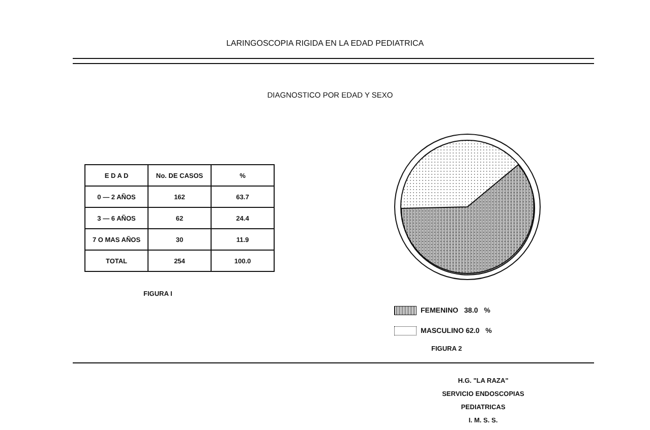LARINGOSCOPIA RIGIDA EN LA EDAD PEDIATRICA
DIAGNOSTICO POR EDAD Y SEXO
| E D A D | No. DE CASOS | % |
| --- | --- | --- |
| 0 — 2 AÑOS | 162 | 63.7 |
| 3 — 6 AÑOS | 62 | 24.4 |
| 7 O MAS AÑOS | 30 | 11.9 |
| TOTAL | 254 | 100.0 |
FIGURA I
FEMENINO 38.0 %
MASCULINO 62.0 %
FIGURA 2
H.G. "LA RAZA"
SERVICIO ENDOSCOPIAS PEDIATRICAS
I. M. S. S.